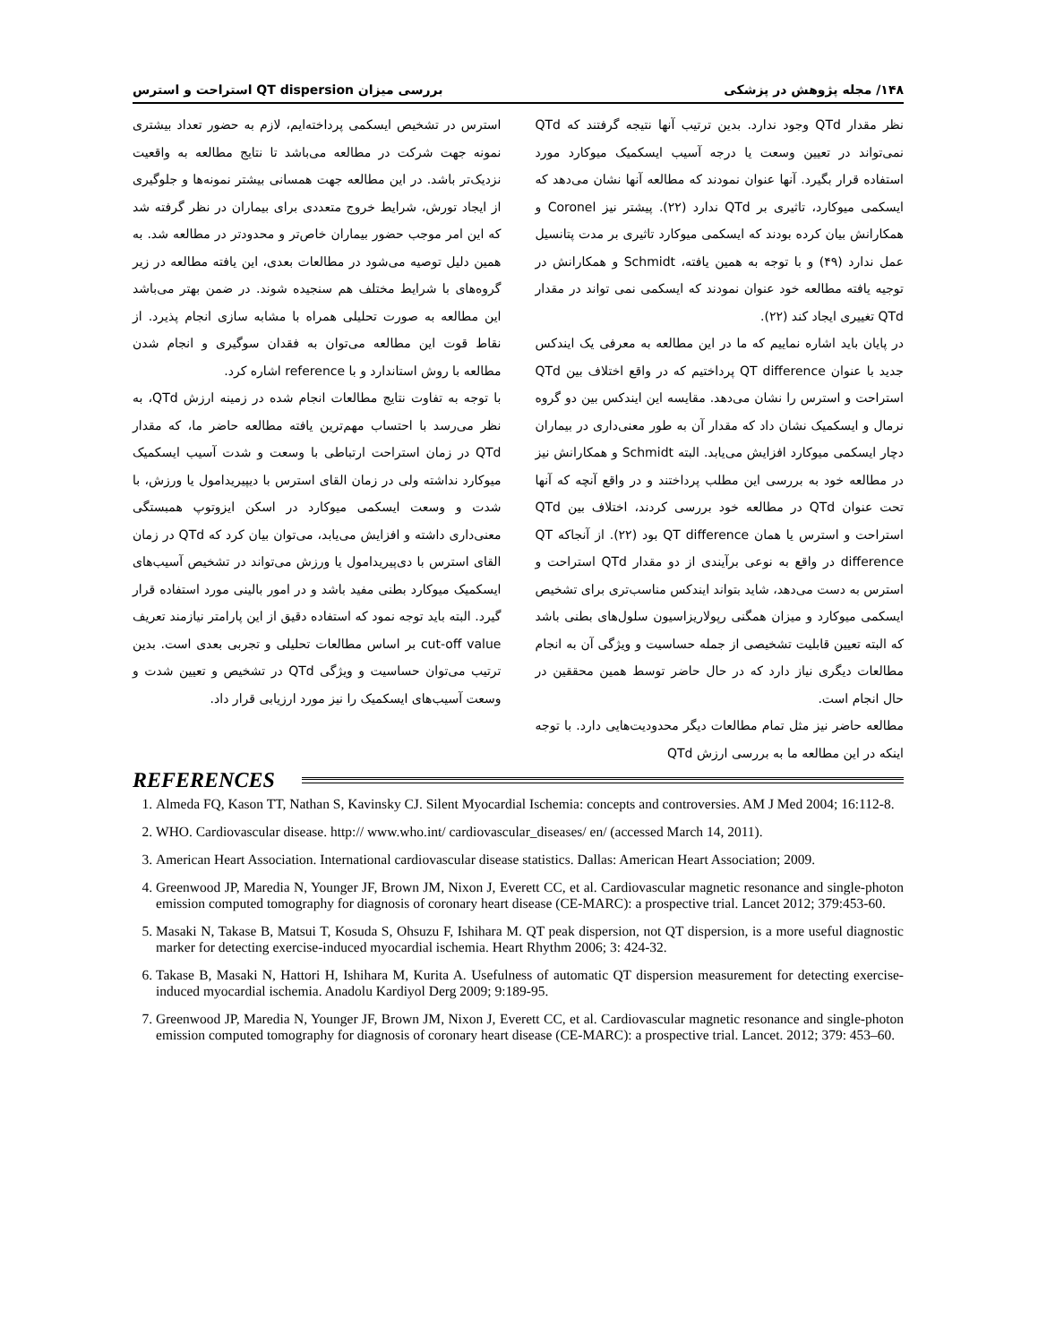۱۴۸/ مجله پژوهش در پزشکی بررسی میزان QT dispersion استراحت و استرس
نظر مقدار QTd وجود ندارد. بدین ترتیب آنها نتیجه گرفتند که QTd نمی‌تواند در تعیین وسعت یا درجه آسیب ایسکمیک میوکارد مورد استفاده قرار بگیرد. آنها عنوان نمودند که مطالعه آنها نشان می‌دهد که ایسکمی میوکارد، تاثیری بر QTd ندارد (۲۲). پیشتر نیز Coronel و همکارانش بیان کرده بودند که ایسکمی میوکارد تاثیری بر مدت پتانسیل عمل ندارد (۴۹) و با توجه به همین یافته، Schmidt و همکارانش در توجیه یافته مطالعه خود عنوان نمودند که ایسکمی نمی تواند در مقدار QTd تغییری ایجاد کند (۲۲).
در پایان باید اشاره نماییم که ما در این مطالعه به معرفی یک ایندکس جدید با عنوان QT difference پرداختیم که در واقع اختلاف بین QTd استراحت و استرس را نشان می‌دهد. مقایسه این ایندکس بین دو گروه نرمال و ایسکمیک نشان داد که مقدار آن به طور معنی‌داری در بیماران دچار ایسکمی میوکارد افزایش می‌یابد. البته Schmidt و همکارانش نیز در مطالعه خود به بررسی این مطلب پرداختند و در واقع آنچه که آنها تحت عنوان QTd در مطالعه خود بررسی کردند، اختلاف بین QTd استراحت و استرس یا همان QT difference بود (۲۲). از آنجاکه QT difference در واقع به نوعی برآیندی از دو مقدار QTd استراحت و استرس به دست می‌دهد، شاید بتواند ایندکس مناسب‌تری برای تشخیص ایسکمی میوکارد و میزان همگنی رپولاریزاسیون سلول‌های بطنی باشد که البته تعیین قابلیت تشخیصی از جمله حساسیت و ویژگی آن به انجام مطالعات دیگری نیاز دارد که در حال حاضر توسط همین محققین در حال انجام است.
مطالعه حاضر نیز مثل تمام مطالعات دیگر محدودیت‌هایی دارد. با توجه اینکه در این مطالعه ما به بررسی ارزش QTd
استرس در تشخیص ایسکمی پرداخته‌ایم، لازم به حضور تعداد بیشتری نمونه جهت شرکت در مطالعه می‌باشد تا نتایج مطالعه به واقعیت نزدیک‌تر باشد. در این مطالعه جهت همسانی بیشتر نمونه‌ها و جلوگیری از ایجاد تورش، شرایط خروج متعددی برای بیماران در نظر گرفته شد که این امر موجب حضور بیماران خاص‌تر و محدودتر در مطالعه شد. به همین دلیل توصیه می‌شود در مطالعات بعدی، این یافته مطالعه در زیر گروه‌های با شرایط مختلف هم سنجیده شوند. در ضمن بهتر می‌باشد این مطالعه به صورت تحلیلی همراه با مشابه سازی انجام پذیرد. از نقاط قوت این مطالعه می‌توان به فقدان سوگیری و انجام شدن مطالعه با روش استاندارد و با reference اشاره کرد.
با توجه به تفاوت نتایج مطالعات انجام شده در زمینه ارزش QTd، به نظر می‌رسد با احتساب مهم‌ترین یافته مطالعه حاضر ما، که مقدار QTd در زمان استراحت ارتباطی با وسعت و شدت آسیب ایسکمیک میوکارد نداشته ولی در زمان القای استرس با دیپیریدامول یا ورزش، با شدت و وسعت ایسکمی میوکارد در اسکن ایزوتوپ همبستگی معنی‌داری داشته و افزایش می‌یابد، می‌توان بیان کرد که QTd در زمان القای استرس با دی‌پیریدامول یا ورزش می‌تواند در تشخیص آسیب‌های ایسکمیک میوکارد بطنی مفید باشد و در امور بالینی مورد استفاده قرار گیرد. البته باید توجه نمود که استفاده دقیق از این پارامتر نیازمند تعریف cut-off value بر اساس مطالعات تحلیلی و تجربی بعدی است. بدین ترتیب می‌توان حساسیت و ویژگی QTd در تشخیص و تعیین شدت و وسعت آسیب‌های ایسکمیک را نیز مورد ارزیابی قرار داد.
REFERENCES
1. Almeda FQ, Kason TT, Nathan S, Kavinsky CJ. Silent Myocardial Ischemia: concepts and controversies. AM J Med 2004; 16:112-8.
2. WHO. Cardiovascular disease. http:// www.who.int/ cardiovascular_diseases/ en/ (accessed March 14, 2011).
3. American Heart Association. International cardiovascular disease statistics. Dallas: American Heart Association; 2009.
4. Greenwood JP, Maredia N, Younger JF, Brown JM, Nixon J, Everett CC, et al. Cardiovascular magnetic resonance and single-photon emission computed tomography for diagnosis of coronary heart disease (CE-MARC): a prospective trial. Lancet 2012; 379:453-60.
5. Masaki N, Takase B, Matsui T, Kosuda S, Ohsuzu F, Ishihara M. QT peak dispersion, not QT dispersion, is a more useful diagnostic marker for detecting exercise-induced myocardial ischemia. Heart Rhythm 2006; 3: 424-32.
6. Takase B, Masaki N, Hattori H, Ishihara M, Kurita A. Usefulness of automatic QT dispersion measurement for detecting exercise-induced myocardial ischemia. Anadolu Kardiyol Derg 2009; 9:189-95.
7. Greenwood JP, Maredia N, Younger JF, Brown JM, Nixon J, Everett CC, et al. Cardiovascular magnetic resonance and single-photon emission computed tomography for diagnosis of coronary heart disease (CE-MARC): a prospective trial. Lancet. 2012; 379: 453–60.